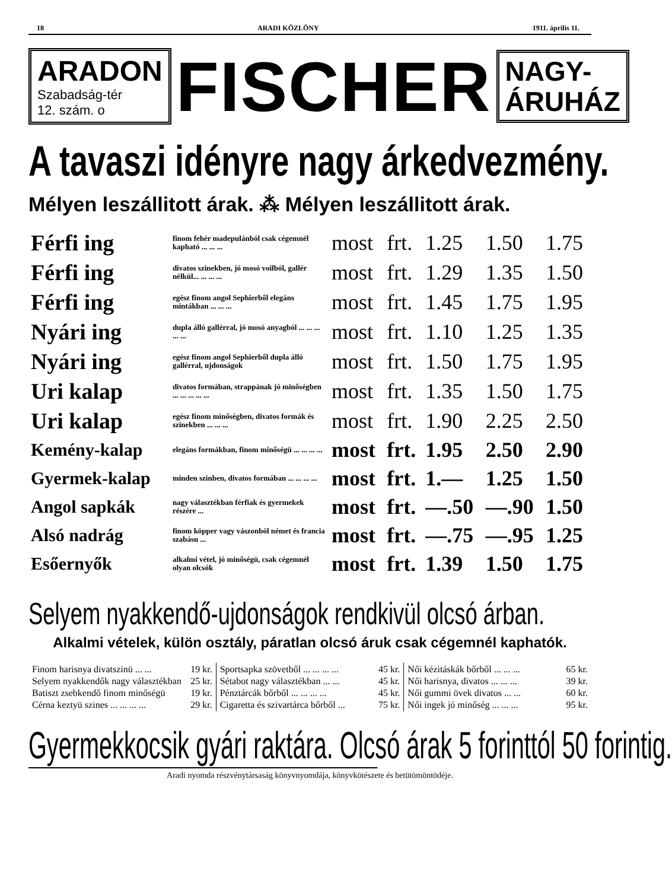18 ARADI KÖZLÖNY 1911. április 11.
ARADON
Szabadság-tér
12. szám. o
FISCHER
NAGY-
ÁRUHÁZ
A tavaszi idényre nagy árkedvezmény.
Mélyen leszállitott árak. ⁂ Mélyen leszállitott árak.
| Férfi ing | finom fehér madepulánból csak cégemnél kapható ... ... ... | most | frt. | 1.25 | 1.50 | 1.75 |
| Férfi ing | divatos szinekben, jó mosó voilból, gallér nélkül... ... ... ... | most | frt. | 1.29 | 1.35 | 1.50 |
| Férfi ing | egész finom angol Sephierből elegáns mintákban ... ... ... | most | frt. | 1.45 | 1.75 | 1.95 |
| Nyári ing | dupla álló gallérral, jó mosó anyagból ... ... ... ... ... | most | frt. | 1.10 | 1.25 | 1.35 |
| Nyári ing | egész finom angol Sephierből dupla álló gallérral, ujdonságok | most | frt. | 1.50 | 1.75 | 1.95 |
| Uri kalap | divatos formában, strappának jó minőségben ... ... ... ... ... | most | frt. | 1.35 | 1.50 | 1.75 |
| Uri kalap | egész finom minőségben, divatos formák és szinekben ... ... ... | most | frt. | 1.90 | 2.25 | 2.50 |
| Kemény-kalap | elegáns formákban, finom minőségü ... ... ... ... | most | frt. | 1.95 | 2.50 | 2.90 |
| Gyermek-kalap | minden szinben, divatos formában ... ... ... ... | most | frt. | 1.— | 1.25 | 1.50 |
| Angol sapkák | nagy választékban férfiak és gyermekek részére ... | most | frt. | —.50 | —.90 | 1.50 |
| Alsó nadrág | finom köpper vagy vászonból német és francia szabásu ... | most | frt. | —.75 | —.95 | 1.25 |
| Esőernyők | alkalmi vétel, jó minőségü, csak cégemnél olyan olcsók | most | frt. | 1.39 | 1.50 | 1.75 |
Selyem nyakkendő-ujdonságok rendkivül olcsó árban.
Alkalmi vételek, külön osztály, páratlan olcsó áruk csak cégemnél kaphatók.
Finom harisnya divatszinü ... ... 19 kr.
Selyem nyakkendők nagy választékban 25 kr.
Batiszt zsebkendő finom minőségü 19 kr.
Cérna keztyü szines ... ... ... ... 29 kr.
Sportsapka szövetből ... ... ... ... 45 kr.
Sétabot nagy választékban ... ... 45 kr.
Pénztárcák bőrből ... ... ... ... 45 kr.
Cigaretta és szivartárca bőrből ... 75 kr.
Női kézitáskák bőrből ... ... ... 65 kr.
Női harisnya, divatos ... ... ... 39 kr.
Női gummi övek divatos ... ... 60 kr.
Női ingek jó minőség ... ... ... 95 kr.
Gyermekkocsik gyári raktára. Olcsó árak 5 forinttól 50 forintig.
Aradi nyomda részvénytársaság könyvnyomdája, könyvkötészete és betütömöntödéje.